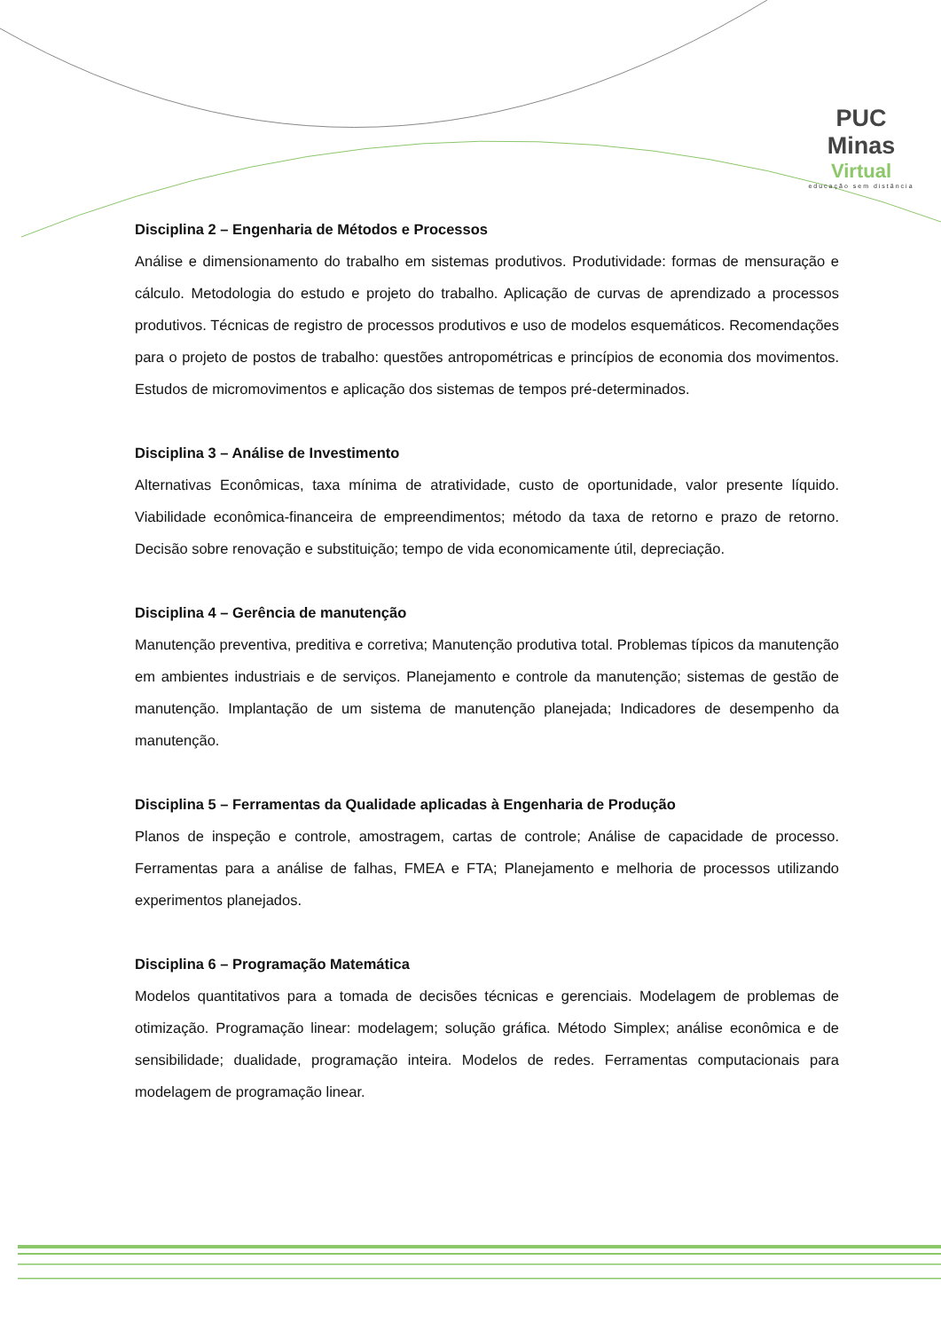PUC Minas
Virtual
educação sem distância
Disciplina 2 – Engenharia de Métodos e Processos
Análise e dimensionamento do trabalho em sistemas produtivos. Produtividade: formas de mensuração e cálculo. Metodologia do estudo e projeto do trabalho. Aplicação de curvas de aprendizado a processos produtivos. Técnicas de registro de processos produtivos e uso de modelos esquemáticos. Recomendações para o projeto de postos de trabalho: questões antropométricas e princípios de economia dos movimentos. Estudos de micromovimentos e aplicação dos sistemas de tempos pré-determinados.
Disciplina 3 – Análise de Investimento
Alternativas Econômicas, taxa mínima de atratividade, custo de oportunidade, valor presente líquido. Viabilidade econômica-financeira de empreendimentos; método da taxa de retorno e prazo de retorno. Decisão sobre renovação e substituição; tempo de vida economicamente útil, depreciação.
Disciplina 4 – Gerência de manutenção
Manutenção preventiva, preditiva e corretiva; Manutenção produtiva total. Problemas típicos da manutenção em ambientes industriais e de serviços. Planejamento e controle da manutenção; sistemas de gestão de manutenção. Implantação de um sistema de manutenção planejada; Indicadores de desempenho da manutenção.
Disciplina 5 – Ferramentas da Qualidade aplicadas à Engenharia de Produção
Planos de inspeção e controle, amostragem, cartas de controle; Análise de capacidade de processo. Ferramentas para a análise de falhas, FMEA e FTA; Planejamento e melhoria de processos utilizando experimentos planejados.
Disciplina 6 – Programação Matemática
Modelos quantitativos para a tomada de decisões técnicas e gerenciais. Modelagem de problemas de otimização. Programação linear: modelagem; solução gráfica. Método Simplex; análise econômica e de sensibilidade; dualidade, programação inteira. Modelos de redes. Ferramentas computacionais para modelagem de programação linear.